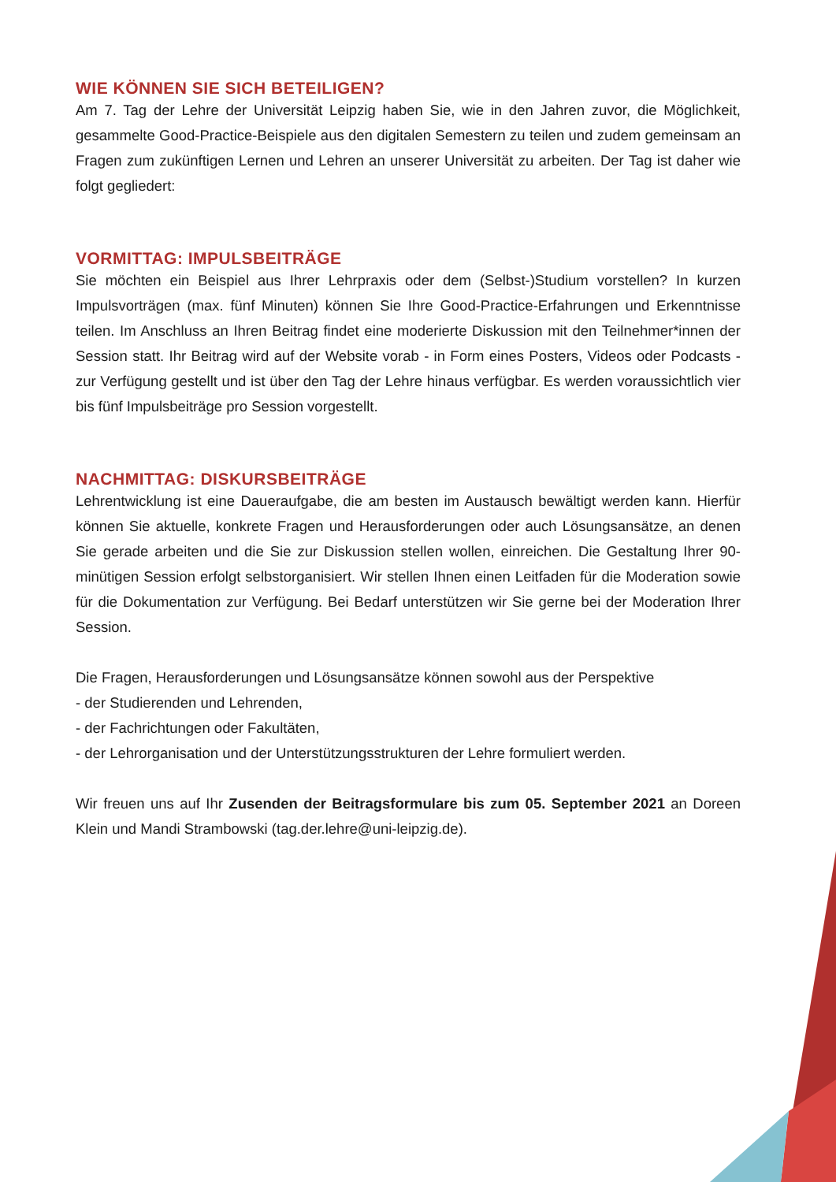WIE KÖNNEN SIE SICH BETEILIGEN?
Am 7. Tag der Lehre der Universität Leipzig haben Sie, wie in den Jahren zuvor, die Möglichkeit, gesammelte Good-Practice-Beispiele aus den digitalen Semestern zu teilen und zudem gemeinsam an Fragen zum zukünftigen Lernen und Lehren an unserer Universität zu arbeiten. Der Tag ist daher wie folgt gegliedert:
VORMITTAG: IMPULSBEITRÄGE
Sie möchten ein Beispiel aus Ihrer Lehrpraxis oder dem (Selbst-)Studium vorstellen? In kurzen Impulsvorträgen (max. fünf Minuten) können Sie Ihre Good-Practice-Erfahrungen und Erkenntnisse teilen. Im Anschluss an Ihren Beitrag findet eine moderierte Diskussion mit den Teilnehmer*innen der Session statt. Ihr Beitrag wird auf der Website vorab - in Form eines Posters, Videos oder Podcasts - zur Verfügung gestellt und ist über den Tag der Lehre hinaus verfügbar. Es werden voraussichtlich vier bis fünf Impulsbeiträge pro Session vorgestellt.
NACHMITTAG: DISKURSBEITRÄGE
Lehrentwicklung ist eine Daueraufgabe, die am besten im Austausch bewältigt werden kann. Hierfür können Sie aktuelle, konkrete Fragen und Herausforderungen oder auch Lösungsansätze, an denen Sie gerade arbeiten und die Sie zur Diskussion stellen wollen, einreichen. Die Gestaltung Ihrer 90-minütigen Session erfolgt selbstorganisiert. Wir stellen Ihnen einen Leitfaden für die Moderation sowie für die Dokumentation zur Verfügung. Bei Bedarf unterstützen wir Sie gerne bei der Moderation Ihrer Session.
Die Fragen, Herausforderungen und Lösungsansätze können sowohl aus der Perspektive
- der Studierenden und Lehrenden,
- der Fachrichtungen oder Fakultäten,
- der Lehrorganisation und der Unterstützungsstrukturen der Lehre formuliert werden.
Wir freuen uns auf Ihr Zusenden der Beitragsformulare bis zum 05. September 2021 an Doreen Klein und Mandi Strambowski (tag.der.lehre@uni-leipzig.de).